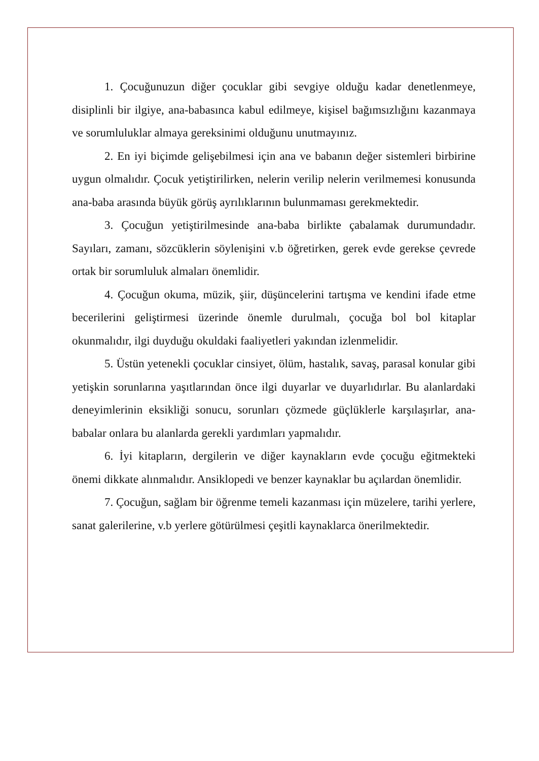1. Çocuğunuzun diğer çocuklar gibi sevgiye olduğu kadar denetlenmeye, disiplinli bir ilgiye, ana-babasınca kabul edilmeye, kişisel bağımsızlığını kazanmaya ve sorumluluklar almaya gereksinimi olduğunu unutmayınız.
2. En iyi biçimde gelişebilmesi için ana ve babanın değer sistemleri birbirine uygun olmalıdır. Çocuk yetiştirilirken, nelerin verilip nelerin verilmemesi konusunda ana-baba arasında büyük görüş ayrılıklarının bulunmaması gerekmektedir.
3. Çocuğun yetiştirilmesinde ana-baba birlikte çabalamak durumundadır. Sayıları, zamanı, sözcüklerin söylenişini v.b öğretirken, gerek evde gerekse çevrede ortak bir sorumluluk almaları önemlidir.
4. Çocuğun okuma, müzik, şiir, düşüncelerini tartışma ve kendini ifade etme becerilerini geliştirmesi üzerinde önemle durulmalı, çocuğa bol bol kitaplar okunmalıdır, ilgi duyduğu okuldaki faaliyetleri yakından izlenmelidir.
5. Üstün yetenekli çocuklar cinsiyet, ölüm, hastalık, savaş, parasal konular gibi yetişkin sorunlarına yaşıtlarından önce ilgi duyarlar ve duyarlıdırlar. Bu alanlardaki deneyimlerinin eksikliği sonucu, sorunları çözmede güçlüklerle karşılaşırlar, ana-babalar onlara bu alanlarda gerekli yardımları yapmalıdır.
6. İyi kitapların, dergilerin ve diğer kaynakların evde çocuğu eğitmekteki önemi dikkate alınmalıdır. Ansiklopedi ve benzer kaynaklar bu açılardan önemlidir.
7. Çocuğun, sağlam bir öğrenme temeli kazanması için müzelere, tarihi yerlere, sanat galerilerine, v.b yerlere götürülmesi çeşitli kaynaklarca önerilmektedir.